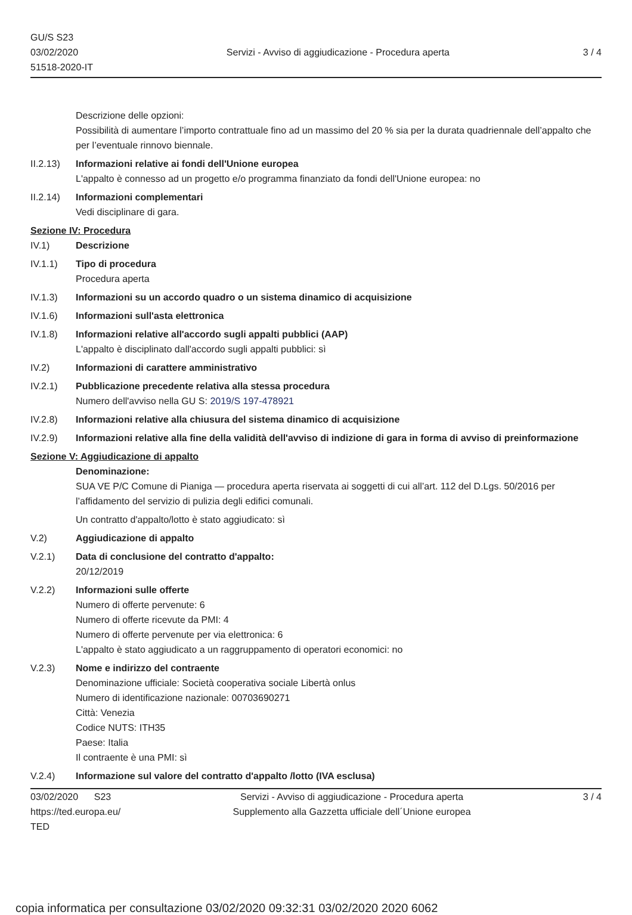GU/S S23
03/02/2020
51518-2020-IT
Servizi - Avviso di aggiudicazione - Procedura aperta
3 / 4
Descrizione delle opzioni:
Possibilità di aumentare l’importo contrattuale fino ad un massimo del 20 % sia per la durata quadriennale dell’appalto che per l’eventuale rinnovo biennale.
II.2.13)
Informazioni relative ai fondi dell'Unione europea
L'appalto è connesso ad un progetto e/o programma finanziato da fondi dell'Unione europea: no
II.2.14)
Informazioni complementari
Vedi disciplinare di gara.
Sezione IV: Procedura
IV.1) Descrizione
IV.1.1) Tipo di procedura
Procedura aperta
IV.1.3) Informazioni su un accordo quadro o un sistema dinamico di acquisizione
IV.1.6) Informazioni sull'asta elettronica
IV.1.8) Informazioni relative all'accordo sugli appalti pubblici (AAP)
L'appalto è disciplinato dall'accordo sugli appalti pubblici: sì
IV.2) Informazioni di carattere amministrativo
IV.2.1) Pubblicazione precedente relativa alla stessa procedura
Numero dell'avviso nella GU S: 2019/S 197-478921
IV.2.8) Informazioni relative alla chiusura del sistema dinamico di acquisizione
IV.2.9) Informazioni relative alla fine della validità dell'avviso di indizione di gara in forma di avviso di preinformazione
Sezione V: Aggiudicazione di appalto
Denominazione:
SUA VE P/C Comune di Pianiga — procedura aperta riservata ai soggetti di cui all’art. 112 del D.Lgs. 50/2016 per l’affidamento del servizio di pulizia degli edifici comunali.
Un contratto d'appalto/lotto è stato aggiudicato: sì
V.2) Aggiudicazione di appalto
V.2.1) Data di conclusione del contratto d'appalto:
20/12/2019
V.2.2) Informazioni sulle offerte
Numero di offerte pervenute: 6
Numero di offerte ricevute da PMI: 4
Numero di offerte pervenute per via elettronica: 6
L'appalto è stato aggiudicato a un raggruppamento di operatori economici: no
V.2.3) Nome e indirizzo del contraente
Denominazione ufficiale: Società cooperativa sociale Libertà onlus
Numero di identificazione nazionale: 00703690271
Città: Venezia
Codice NUTS: ITH35
Paese: Italia
Il contraente è una PMI: sì
V.2.4) Informazione sul valore del contratto d'appalto /lotto (IVA esclusa)
03/02/2020 S23
https://ted.europa.eu/
TED
Servizi - Avviso di aggiudicazione - Procedura aperta
Supplemento alla Gazzetta ufficiale dell´Unione europea
3 / 4
copia informatica per consultazione 03/02/2020 09:32:31 03/02/2020 2020 6062